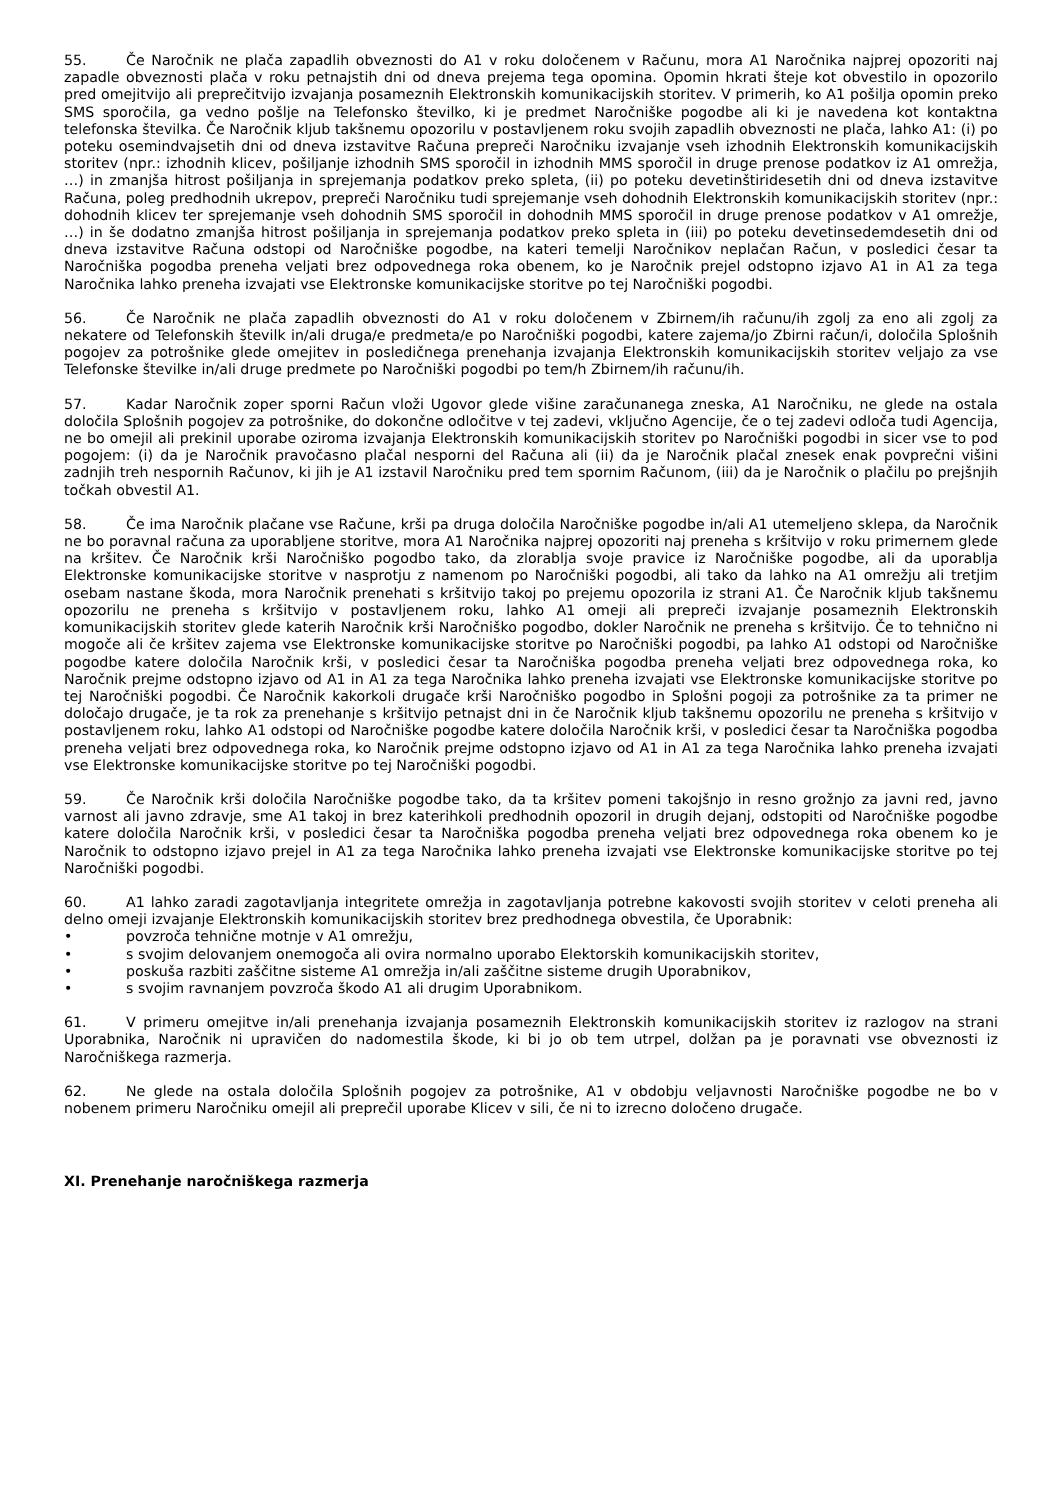55. Če Naročnik ne plača zapadlih obveznosti do A1 v roku določenem v Računu, mora A1 Naročnika najprej opozoriti naj zapadle obveznosti plača v roku petnajstih dni od dneva prejema tega opomina. Opomin hkrati šteje kot obvestilo in opozorilo pred omejitvijo ali preprečitvijo izvajanja posameznih Elektronskih komunikacijskih storitev. V primerih, ko A1 pošilja opomin preko SMS sporočila, ga vedno pošlje na Telefonsko številko, ki je predmet Naročniške pogodbe ali ki je navedena kot kontaktna telefonska številka. Če Naročnik kljub takšnemu opozorilu v postavljenem roku svojih zapadlih obveznosti ne plača, lahko A1: (i) po poteku osemindvajsetih dni od dneva izstavitve Računa prepreči Naročniku izvajanje vseh izhodnih Elektronskih komunikacijskih storitev (npr.: izhodnih klicev, pošiljanje izhodnih SMS sporočil in izhodnih MMS sporočil in druge prenose podatkov iz A1 omrežja, …) in zmanjša hitrost pošiljanja in sprejemanja podatkov preko spleta, (ii) po poteku devetinštiridesetih dni od dneva izstavitve Računa, poleg predhodnih ukrepov, prepreči Naročniku tudi sprejemanje vseh dohodnih Elektronskih komunikacijskih storitev (npr.: dohodnih klicev ter sprejemanje vseh dohodnih SMS sporočil in dohodnih MMS sporočil in druge prenose podatkov v A1 omrežje, …) in še dodatno zmanjša hitrost pošiljanja in sprejemanja podatkov preko spleta in (iii) po poteku devetinsedemdesetih dni od dneva izstavitve Računa odstopi od Naročniške pogodbe, na kateri temelji Naročnikov neplačan Račun, v posledici česar ta Naročniška pogodba preneha veljati brez odpovednega roka obenem, ko je Naročnik prejel odstopno izjavo A1 in A1 za tega Naročnika lahko preneha izvajati vse Elektronske komunikacijske storitve po tej Naročniški pogodbi.
56. Če Naročnik ne plača zapadlih obveznosti do A1 v roku določenem v Zbirnem/ih računu/ih zgolj za eno ali zgolj za nekatere od Telefonskih številk in/ali druga/e predmeta/e po Naročniški pogodbi, katere zajema/jo Zbirni račun/i, določila Splošnih pogojev za potrošnike glede omejitev in posledičnega prenehanja izvajanja Elektronskih komunikacijskih storitev veljajo za vse Telefonske številke in/ali druge predmete po Naročniški pogodbi po tem/h Zbirnem/ih računu/ih.
57. Kadar Naročnik zoper sporni Račun vloži Ugovor glede višine zaračunanega zneska, A1 Naročniku, ne glede na ostala določila Splošnih pogojev za potrošnike, do dokončne odločitve v tej zadevi, vključno Agencije, če o tej zadevi odloča tudi Agencija, ne bo omejil ali prekinil uporabe oziroma izvajanja Elektronskih komunikacijskih storitev po Naročniški pogodbi in sicer vse to pod pogojem: (i) da je Naročnik pravočasno plačal nesporni del Računa ali (ii) da je Naročnik plačal znesek enak povprečni višini zadnjih treh nespornih Računov, ki jih je A1 izstavil Naročniku pred tem spornim Računom, (iii) da je Naročnik o plačilu po prejšnjih točkah obvestil A1.
58. Če ima Naročnik plačane vse Račune, krši pa druga določila Naročniške pogodbe in/ali A1 utemeljeno sklepa, da Naročnik ne bo poravnal računa za uporabljene storitve, mora A1 Naročnika najprej opozoriti naj preneha s kršitvijo v roku primernem glede na kršitev. Če Naročnik krši Naročniško pogodbo tako, da zlorablja svoje pravice iz Naročniške pogodbe, ali da uporablja Elektronske komunikacijske storitve v nasprotju z namenom po Naročniški pogodbi, ali tako da lahko na A1 omrežju ali tretjim osebam nastane škoda, mora Naročnik prenehati s kršitvijo takoj po prejemu opozorila iz strani A1. Če Naročnik kljub takšnemu opozorilu ne preneha s kršitvijo v postavljenem roku, lahko A1 omeji ali prepreči izvajanje posameznih Elektronskih komunikacijskih storitev glede katerih Naročnik krši Naročniško pogodbo, dokler Naročnik ne preneha s kršitvijo. Če to tehnično ni mogoče ali če kršitev zajema vse Elektronske komunikacijske storitve po Naročniški pogodbi, pa lahko A1 odstopi od Naročniške pogodbe katere določila Naročnik krši, v posledici česar ta Naročniška pogodba preneha veljati brez odpovednega roka, ko Naročnik prejme odstopno izjavo od A1 in A1 za tega Naročnika lahko preneha izvajati vse Elektronske komunikacijske storitve po tej Naročniški pogodbi. Če Naročnik kakorkoli drugače krši Naročniško pogodbo in Splošni pogoji za potrošnike za ta primer ne določajo drugače, je ta rok za prenehanje s kršitvijo petnajst dni in če Naročnik kljub takšnemu opozorilu ne preneha s kršitvijo v postavljenem roku, lahko A1 odstopi od Naročniške pogodbe katere določila Naročnik krši, v posledici česar ta Naročniška pogodba preneha veljati brez odpovednega roka, ko Naročnik prejme odstopno izjavo od A1 in A1 za tega Naročnika lahko preneha izvajati vse Elektronske komunikacijske storitve po tej Naročniški pogodbi.
59. Če Naročnik krši določila Naročniške pogodbe tako, da ta kršitev pomeni takojšnjo in resno grožnjo za javni red, javno varnost ali javno zdravje, sme A1 takoj in brez katerihkoli predhodnih opozoril in drugih dejanj, odstopiti od Naročniške pogodbe katere določila Naročnik krši, v posledici česar ta Naročniška pogodba preneha veljati brez odpovednega roka obenem ko je Naročnik to odstopno izjavo prejel in A1 za tega Naročnika lahko preneha izvajati vse Elektronske komunikacijske storitve po tej Naročniški pogodbi.
60. A1 lahko zaradi zagotavljanja integritete omrežja in zagotavljanja potrebne kakovosti svojih storitev v celoti preneha ali delno omeji izvajanje Elektronskih komunikacijskih storitev brez predhodnega obvestila, če Uporabnik:
• povzroča tehnične motnje v A1 omrežju,
• s svojim delovanjem onemogoča ali ovira normalno uporabo Elektorskih komunikacijskih storitev,
• poskuša razbiti zaščitne sisteme A1 omrežja in/ali zaščitne sisteme drugih Uporabnikov,
• s svojim ravnanjem povzroča škodo A1 ali drugim Uporabnikom.
61. V primeru omejitve in/ali prenehanja izvajanja posameznih Elektronskih komunikacijskih storitev iz razlogov na strani Uporabnika, Naročnik ni upravičen do nadomestila škode, ki bi jo ob tem utrpel, dolžan pa je poravnati vse obveznosti iz Naročniškega razmerja.
62. Ne glede na ostala določila Splošnih pogojev za potrošnike, A1 v obdobju veljavnosti Naročniške pogodbe ne bo v nobenem primeru Naročniku omejil ali preprečil uporabe Klicev v sili, če ni to izrecno določeno drugače.
XI. Prenehanje naročniškega razmerja